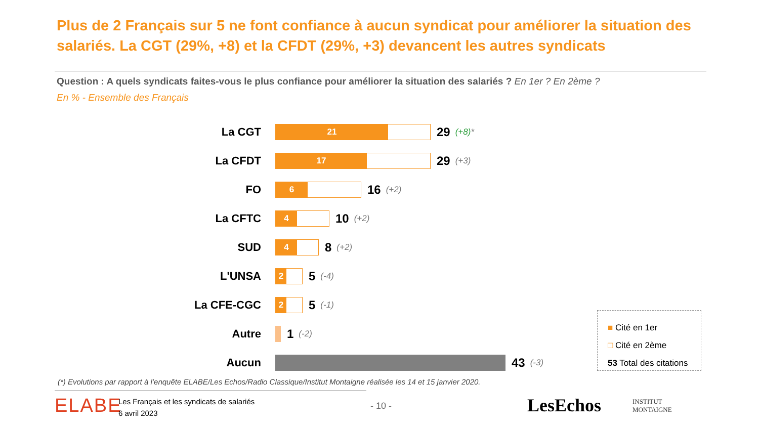Plus de 2 Français sur 5 ne font confiance à aucun syndicat pour améliorer la situation des salariés. La CGT (29%, +8) et la CFDT (29%, +3) devancent les autres syndicats
Question : A quels syndicats faites-vous le plus confiance pour améliorer la situation des salariés ? En 1er ? En 2ème ?
En % - Ensemble des Français
La CGT
21
29 (+8)*
La CFDT
17
29 (+3)
FO
6
16 (+2)
La CFTC
4
10 (+2)
SUD
4
8 (+2)
L'UNSA
2
5 (-4)
La CFE-CGC
2
5 (-1)
Autre 1 (-2)
Aucun 43 (-3)
■ Cité en 1er
□ Cité en 2ème
53 Total des citations
(*) Evolutions par rapport à l’enquête ELABE/Les Echos/Radio Classique/Institut Montaigne réalisée les 14 et 15 janvier 2020.
ELABE
Les Français et les syndicats de salariés
6 avril 2023
- 10 - LesEchos
INSTITUT
MONTAIGNE